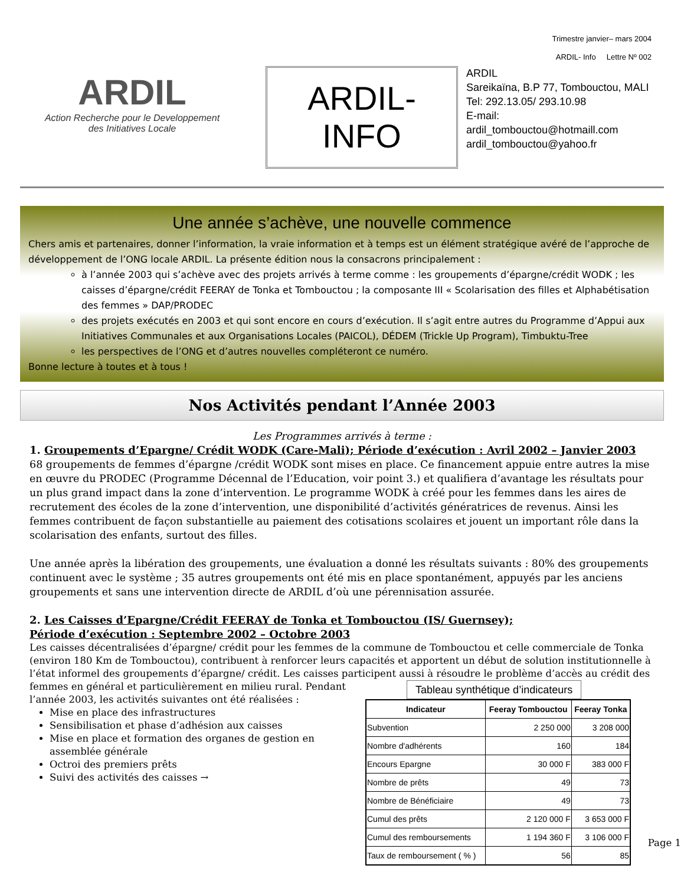Trimestre janvier– mars 2004
ARDIL- Info Lettre Nº 002
ARDIL
Action Recherche pour le Developpement
des Initiatives Locale
ARDIL-
INFO
ARDIL
Sareikaïna, B.P 77, Tombouctou, MALI
Tel: 292.13.05/ 293.10.98
E-mail:
ardil_tombouctou@hotmaill.com
ardil_tombouctou@yahoo.fr
Une année s’achève, une nouvelle commence
Chers amis et partenaires, donner l’information, la vraie information et à temps est un élément stratégique avéré de l’approche de développement de l’ONG locale ARDIL. La présente édition nous la consacrons principalement :
à l’année 2003 qui s’achève avec des projets arrivés à terme comme : les groupements d’épargne/crédit WODK ; les caisses d’épargne/crédit FEERAY de Tonka et Tombouctou ; la composante III « Scolarisation des filles et Alphabétisation des femmes » DAP/PRODEC
des projets exécutés en 2003 et qui sont encore en cours d’exécution. Il s’agit entre autres du Programme d’Appui aux Initiatives Communales et aux Organisations Locales (PAICOL), DÉDEM (Trickle Up Program), Timbuktu-Tree
les perspectives de l’ONG et d’autres nouvelles compléteront ce numéro.
Bonne lecture à toutes et à tous !
Nos Activités pendant l’Année 2003
Les Programmes arrivés à terme :
1. Groupements d’Epargne/ Crédit WODK (Care-Mali); Période d’exécution : Avril 2002 – Janvier 2003
68 groupements de femmes d’épargne /crédit WODK sont mises en place. Ce financement appuie entre autres la mise en œuvre du PRODEC (Programme Décennal de l’Education, voir point 3.) et qualifiera d’avantage les résultats pour un plus grand impact dans la zone d’intervention. Le programme WODK à créé pour les femmes dans les aires de recrutement des écoles de la zone d’intervention, une disponibilité d’activités génératrices de revenus. Ainsi les femmes contribuent de façon substantielle au paiement des cotisations scolaires et jouent un important rôle dans la scolarisation des enfants, surtout des filles.
Une année après la libération des groupements, une évaluation a donné les résultats suivants : 80% des groupements continuent avec le système ; 35 autres groupements ont été mis en place spontanément, appuyés par les anciens groupements et sans une intervention directe de ARDIL d’où une pérennisation assurée.
2. Les Caisses d’Epargne/Crédit FEERAY de Tonka et Tombouctou (IS/ Guernsey);
Période d’exécution : Septembre 2002 – Octobre 2003
Les caisses décentralisées d’épargne/ crédit pour les femmes de la commune de Tombouctou et celle commerciale de Tonka (environ 180 Km de Tombouctou), contribuent à renforcer leurs capacités et apportent un début de solution institutionnelle à l’état informel des groupements d’épargne/ crédit. Les caisses participent aussi à résoudre le problème
Tableau synthétique d’indicateurs
| Indicateur | Feeray Tombouctou | Feeray Tonka |
| --- | --- | --- |
| Subvention | 2 250 000 | 3 208 000 |
| Nombre d'adhérents | 160 | 184 |
| Encours Epargne | 30 000 F | 383 000 F |
| Nombre de prêts | 49 | 73 |
| Nombre de Bénéficiaire | 49 | 73 |
| Cumul des prêts | 2 120 000 F | 3 653 000 F |
| Cumul des remboursements | 1 194 360 F | 3 106 000 F |
| Taux de remboursement ( % ) | 56 | 85 |
Page 1
d’accès au crédit des femmes en général et particulièrement en milieu rural. Pendant l’année 2003, les activités suivantes ont été réalisées :
Mise en place des infrastructures
Sensibilisation et phase d’adhésion aux caisses
Mise en place et formation des organes de gestion en assemblée générale
Octroi des premiers prêts
Suivi des activités des caisses →